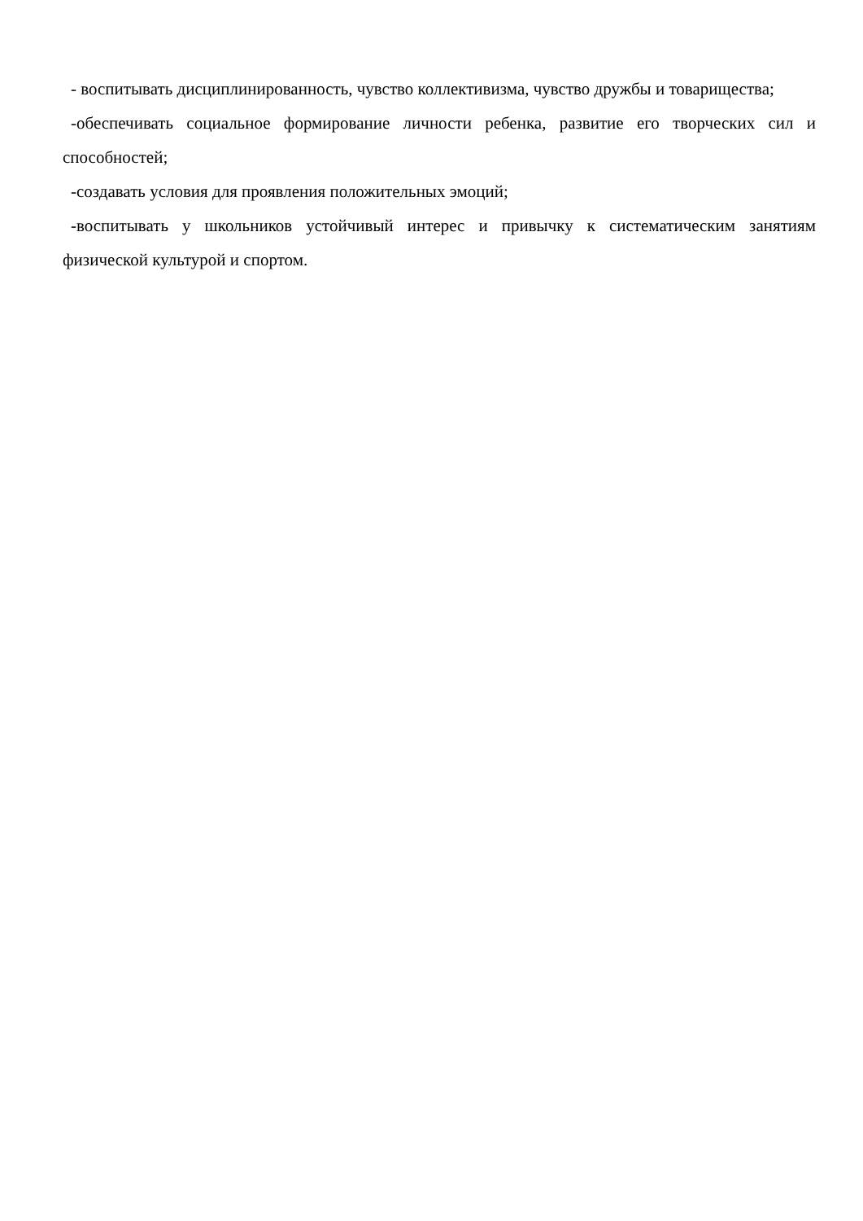- воспитывать дисциплинированность, чувство коллективизма, чувство дружбы и товарищества;
-обеспечивать социальное формирование личности ребенка, развитие его творческих сил и способностей;
-создавать условия для проявления положительных эмоций;
-воспитывать у школьников устойчивый интерес и привычку к систематическим занятиям физической культурой и спортом.